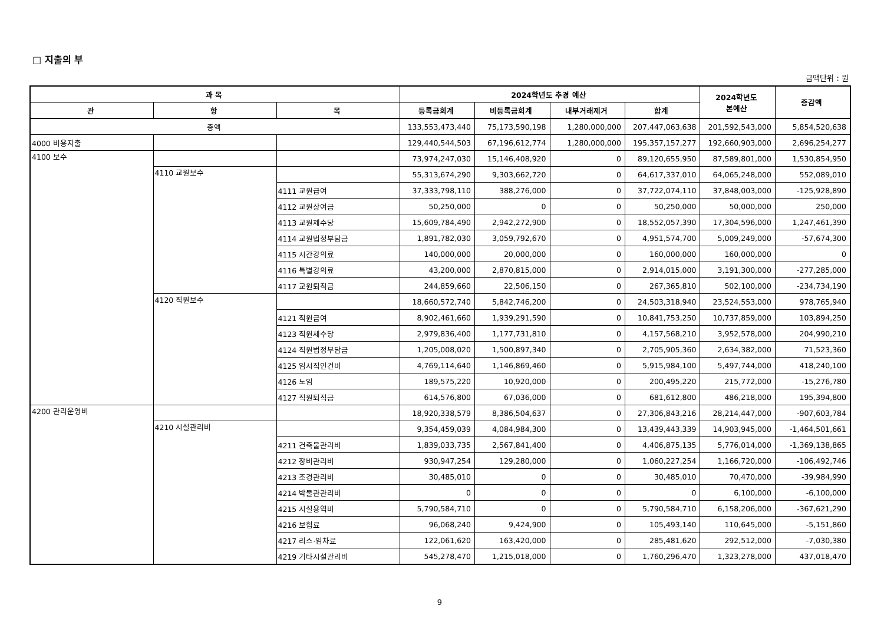□ 지출의 부
금액단위 : 원
| 과 목 | | | 2024학년도 추경 예산 | | | | 2024학년도 본예산 | 증감액 |
| --- | --- | --- | --- | --- | --- | --- | --- | --- |
| 관 | 항 | 목 | 등록금회계 | 비등록금회계 | 내부거래제거 | 합계 | | |
| 총액 | | | 133,553,473,440 | 75,173,590,198 | 1,280,000,000 | 207,447,063,638 | 201,592,543,000 | 5,854,520,638 |
| 4000 비용지출 | | | 129,440,544,503 | 67,196,612,774 | 1,280,000,000 | 195,357,157,277 | 192,660,903,000 | 2,696,254,277 |
| 4100 보수 | | | 73,974,247,030 | 15,146,408,920 | 0 | 89,120,655,950 | 87,589,801,000 | 1,530,854,950 |
| | 4110 교원보수 | | 55,313,674,290 | 9,303,662,720 | 0 | 64,617,337,010 | 64,065,248,000 | 552,089,010 |
| | | 4111 교원급여 | 37,333,798,110 | 388,276,000 | 0 | 37,722,074,110 | 37,848,003,000 | -125,928,890 |
| | | 4112 교원상여금 | 50,250,000 | 0 | 0 | 50,250,000 | 50,000,000 | 250,000 |
| | | 4113 교원제수당 | 15,609,784,490 | 2,942,272,900 | 0 | 18,552,057,390 | 17,304,596,000 | 1,247,461,390 |
| | | 4114 교원법정부담금 | 1,891,782,030 | 3,059,792,670 | 0 | 4,951,574,700 | 5,009,249,000 | -57,674,300 |
| | | 4115 시간강의료 | 140,000,000 | 20,000,000 | 0 | 160,000,000 | 160,000,000 | 0 |
| | | 4116 특별강의료 | 43,200,000 | 2,870,815,000 | 0 | 2,914,015,000 | 3,191,300,000 | -277,285,000 |
| | | 4117 교원퇴직금 | 244,859,660 | 22,506,150 | 0 | 267,365,810 | 502,100,000 | -234,734,190 |
| | 4120 직원보수 | | 18,660,572,740 | 5,842,746,200 | 0 | 24,503,318,940 | 23,524,553,000 | 978,765,940 |
| | | 4121 직원급여 | 8,902,461,660 | 1,939,291,590 | 0 | 10,841,753,250 | 10,737,859,000 | 103,894,250 |
| | | 4123 직원제수당 | 2,979,836,400 | 1,177,731,810 | 0 | 4,157,568,210 | 3,952,578,000 | 204,990,210 |
| | | 4124 직원법정부담금 | 1,205,008,020 | 1,500,897,340 | 0 | 2,705,905,360 | 2,634,382,000 | 71,523,360 |
| | | 4125 임시직인건비 | 4,769,114,640 | 1,146,869,460 | 0 | 5,915,984,100 | 5,497,744,000 | 418,240,100 |
| | | 4126 노임 | 189,575,220 | 10,920,000 | 0 | 200,495,220 | 215,772,000 | -15,276,780 |
| | | 4127 직원퇴직금 | 614,576,800 | 67,036,000 | 0 | 681,612,800 | 486,218,000 | 195,394,800 |
| 4200 관리운영비 | | | 18,920,338,579 | 8,386,504,637 | 0 | 27,306,843,216 | 28,214,447,000 | -907,603,784 |
| | 4210 시설관리비 | | 9,354,459,039 | 4,084,984,300 | 0 | 13,439,443,339 | 14,903,945,000 | -1,464,501,661 |
| | | 4211 건축물관리비 | 1,839,033,735 | 2,567,841,400 | 0 | 4,406,875,135 | 5,776,014,000 | -1,369,138,865 |
| | | 4212 장비관리비 | 930,947,254 | 129,280,000 | 0 | 1,060,227,254 | 1,166,720,000 | -106,492,746 |
| | | 4213 조경관리비 | 30,485,010 | 0 | 0 | 30,485,010 | 70,470,000 | -39,984,990 |
| | | 4214 박물관관리비 | 0 | 0 | 0 | 0 | 6,100,000 | -6,100,000 |
| | | 4215 시설용역비 | 5,790,584,710 | 0 | 0 | 5,790,584,710 | 6,158,206,000 | -367,621,290 |
| | | 4216 보험료 | 96,068,240 | 9,424,900 | 0 | 105,493,140 | 110,645,000 | -5,151,860 |
| | | 4217 리스·임차료 | 122,061,620 | 163,420,000 | 0 | 285,481,620 | 292,512,000 | -7,030,380 |
| | | 4219 기타시설관리비 | 545,278,470 | 1,215,018,000 | 0 | 1,760,296,470 | 1,323,278,000 | 437,018,470 |
9